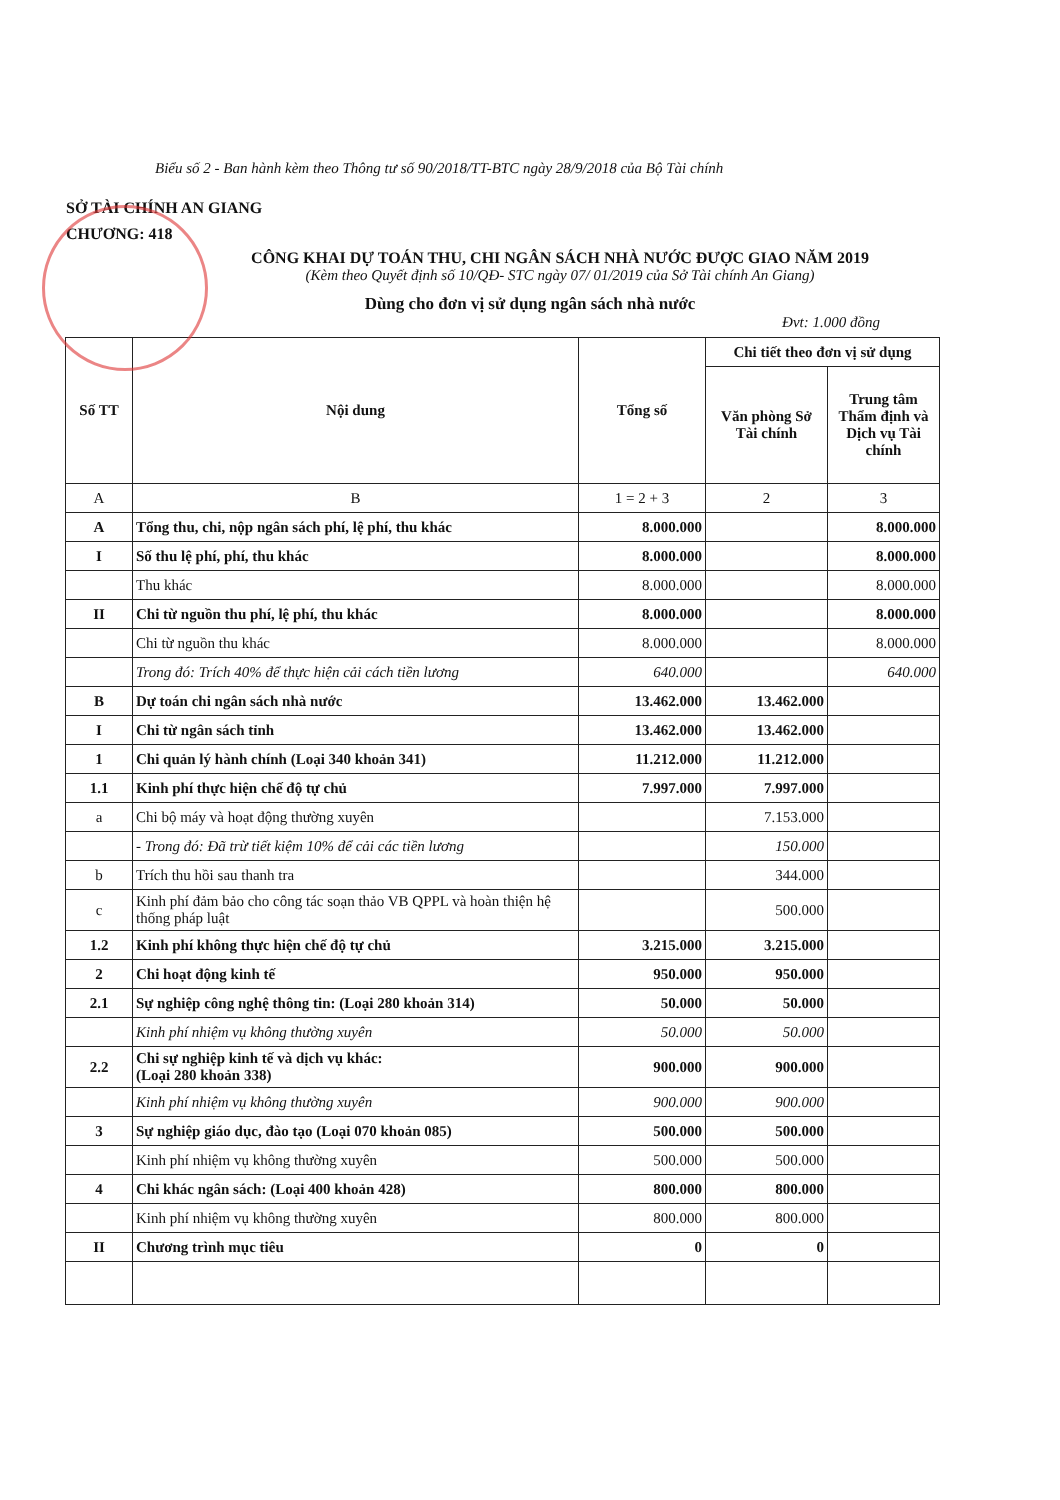Biểu số 2 - Ban hành kèm theo Thông tư số 90/2018/TT-BTC ngày 28/9/2018 của Bộ Tài chính
SỞ TÀI CHÍNH AN GIANG
CHƯƠNG: 418
CÔNG KHAI DỰ TOÁN THU, CHI NGÂN SÁCH NHÀ NƯỚC ĐƯỢC GIAO NĂM 2019
(Kèm theo Quyết định số 10/QĐ- STC ngày 07/ 01/2019 của Sở Tài chính An Giang)
Dùng cho đơn vị sử dụng ngân sách nhà nước
Đvt: 1.000 đồng
| Số TT | Nội dung | Tổng số | Chi tiết theo đơn vị sử dụng | |
| --- | --- | --- | --- | --- |
| | | | Văn phòng Sở Tài chính | Trung tâm Thẩm định và Dịch vụ Tài chính |
| A | B | 1 = 2 + 3 | 2 | 3 |
| A | Tổng thu, chi, nộp ngân sách phí, lệ phí, thu khác | 8.000.000 | | 8.000.000 |
| I | Số thu lệ phí, phí, thu khác | 8.000.000 | | 8.000.000 |
| | Thu khác | 8.000.000 | | 8.000.000 |
| II | Chi từ nguồn thu phí, lệ phí, thu khác | 8.000.000 | | 8.000.000 |
| | Chi từ nguồn thu khác | 8.000.000 | | 8.000.000 |
| | Trong đó: Trích 40% để thực hiện cải cách tiền lương | 640.000 | | 640.000 |
| B | Dự toán chi ngân sách nhà nước | 13.462.000 | 13.462.000 | |
| I | Chi từ ngân sách tỉnh | 13.462.000 | 13.462.000 | |
| 1 | Chi quản lý hành chính (Loại 340 khoản 341) | 11.212.000 | 11.212.000 | |
| 1.1 | Kinh phí thực hiện chế độ tự chủ | 7.997.000 | 7.997.000 | |
| a | Chi bộ máy và hoạt động thường xuyên | | 7.153.000 | |
| | - Trong đó: Đã trừ tiết kiệm 10% để cải các tiền lương | | 150.000 | |
| b | Trích thu hồi sau thanh tra | | 344.000 | |
| c | Kinh phí đảm bảo cho công tác soạn thảo VB QPPL và hoàn thiện hệ thống pháp luật | | 500.000 | |
| 1.2 | Kinh phí không thực hiện chế độ tự chủ | 3.215.000 | 3.215.000 | |
| 2 | Chi hoạt động kinh tế | 950.000 | 950.000 | |
| 2.1 | Sự nghiệp công nghệ thông tin: (Loại 280 khoản 314) | 50.000 | 50.000 | |
| | Kinh phí nhiệm vụ không thường xuyên | 50.000 | 50.000 | |
| 2.2 | Chi sự nghiệp kinh tế và dịch vụ khác: (Loại 280 khoản 338) | 900.000 | 900.000 | |
| | Kinh phí nhiệm vụ không thường xuyên | 900.000 | 900.000 | |
| 3 | Sự nghiệp giáo dục, đào tạo (Loại 070 khoản 085) | 500.000 | 500.000 | |
| | Kinh phí nhiệm vụ không thường xuyên | 500.000 | 500.000 | |
| 4 | Chi khác ngân sách: (Loại 400 khoản 428) | 800.000 | 800.000 | |
| | Kinh phí nhiệm vụ không thường xuyên | 800.000 | 800.000 | |
| II | Chương trình mục tiêu | 0 | 0 | |